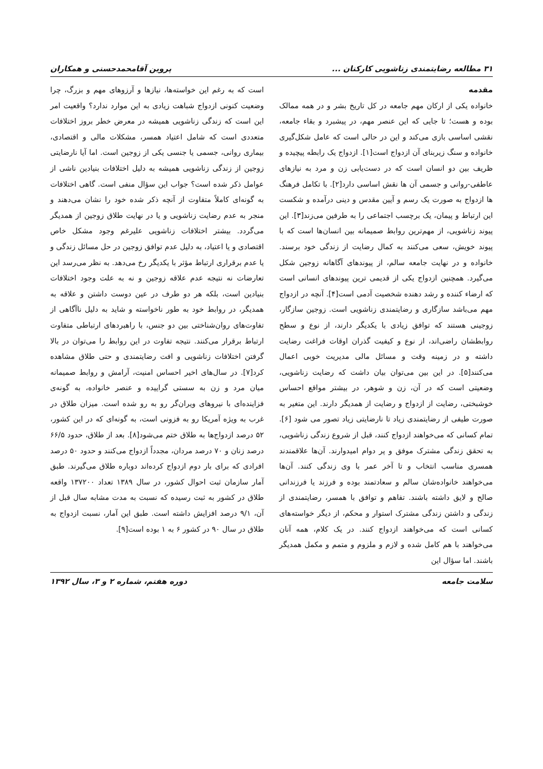۳۱ مطالعه رضایتمندی زناشویی کارکنان ... پروین آقامحمدحسنی و همکاران
مقدمه
خانواده یکی از ارکان مهم جامعه در کل تاریخ بشر و در همه ممالک بوده و هست؛ تا جایی که این عنصر مهم، در پیشبرد و بقاء جامعه، نقشی اساسی بازی می‌کند و این در حالی است که عامل شکل‌گیری خانواده و سنگ زیربنای آن ازدواج است[۱]. ازدواج یک رابطه پیچیده و ظریف بین دو انسان است که در دست‌یابی زن و مرد به نیازهای عاطفی-روانی و جسمی آن ها نقش اساسی دارد[۲]. با تکامل فرهنگ ها ازدواج به صورت یک رسم و آیین مقدس و دینی درآمده و شکست این ارتباط و پیمان، یک برچسب اجتماعی را به طرفین می‌زند[۳]. این پیوند زناشویی، از مهم‌ترین روابط صمیمانه بین انسان‌ها است که با پیوند خویش، سعی می‌کنند به کمال رضایت از زندگی خود برسند. خانواده و در نهایت جامعه سالم، از پیوندهای آگاهانه زوجین شکل می‌گیرد. همچنین ازدواج یکی از قدیمی ترین پیوندهای انسانی است که ارضاء کننده و رشد دهنده شخصیت آدمی است[۴]. آنچه در ازدواج مهم می‌باشد سازگاری و رضایتمندی زناشویی است. زوجین سازگار، زوجینی هستند که توافق زیادی با یکدیگر دارند، از نوع و سطح روابطشان راضی‌اند، از نوع و کیفیت گذران اوقات فراغت رضایت داشته و در زمینه وقت و مسائل مالی مدیریت خوبی اعمال می‌کنند[۵]. در این بین می‌توان بیان داشت که رضایت زناشویی، وضعیتی است که در آن، زن و شوهر، در بیشتر مواقع احساس خوشبختی، رضایت از ازدواج و رضایت از همدیگر دارند. این متغیر به صورت طیفی از رضایتمندی زیاد تا نارضایتی زیاد تصور می شود [۶]. تمام کسانی که می‌خواهند ازدواج کنند، قبل از شروع زندگی زناشویی، به تحقق زندگی مشترک موفق و پر دوام امیدوارند. آن‌ها علاقمندند همسری مناسب انتخاب و تا آخر عمر با وی زندگی کنند. آن‌ها می‌خواهند خانواده‌شان سالم و سعادتمند بوده و فرزند یا فرزندانی صالح و لایق داشته باشند. تفاهم و توافق با همسر، رضایتمندی از زندگی و داشتن زندگی مشترک استوار و محکم، از دیگر خواسته‌های کسانی است که می‌خواهند ازدواج کنند. در یک کلام، همه آنان می‌خواهند با هم کامل شده و لازم و ملزوم و متمم و مکمل همدیگر باشند. اما سؤال این
است که به رغم این خواسته‌ها، نیازها و آرزوهای مهم و بزرگ، چرا وضعیت کنونی ازدواج شباهت زیادی به این موارد ندارد؟ واقعیت امر این است که زندگی زناشویی همیشه در معرض خطر بروز اختلافات متعددی است که شامل اعتیاد همسر، مشکلات مالی و اقتصادی، بیماری روانی، جسمی یا جنسی یکی از زوجین است. اما آیا نارضایتی زوجین از زندگی زناشویی همیشه به دلیل اختلافات بنیادین ناشی از عوامل ذکر شده است؟ جواب این سؤال منفی است. گاهی اختلافات به گونه‌ای کاملاً متفاوت از آنچه ذکر شده خود را نشان می‌دهند و منجر به عدم رضایت زناشویی و یا در نهایت طلاق زوجین از همدیگر می‌گردد. بیشتر اختلافات زناشویی علیرغم وجود مشکل خاص اقتصادی و یا اعتیاد، به دلیل عدم توافق زوجین در حل مسائل زندگی و یا عدم برقراری ارتباط مؤثر با یکدیگر رخ می‌دهد. به نظر می‌رسد این تعارضات نه نتیجه عدم علاقه زوجین و نه به علت وجود اختلافات بنیادین است، بلکه هر دو طرف در عین دوست داشتن و علاقه به همدیگر، در روابط خود به طور ناخواسته و شاید به دلیل ناآگاهی از تفاوت‌های روان‌شناختی بین دو جنس، با راهبردهای ارتباطی متفاوت ارتباط برقرار می‌کنند. نتیجه تفاوت در این روابط را می‌توان در بالا گرفتن اختلافات زناشویی و افت رضایتمندی و حتی طلاق مشاهده کرد[۷]. در سال‌های اخیر احساس امنیت، آرامش و روابط صمیمانه میان مرد و زن به سستی گراییده و عنصر خانواده، به گونه‌ی فزاینده‌ای با نیروهای ویران‌گر رو به رو شده است. میزان طلاق در غرب به ویژه آمریکا رو به فزونی است، به گونه‌ای که در این کشور، ۵۲ درصد ازدواج‌ها به طلاق ختم می‌شود[۸]. بعد از طلاق، حدود ۶۶/۵ درصد زنان و ۷۰ درصد مردان، مجدداً ازدواج می‌کنند و حدود ۵۰ درصد افرادی که برای بار دوم ازدواج کرده‌اند دوباره طلاق می‌گیرند. طبق آمار سازمان ثبت احوال کشور، در سال ۱۳۸۹ تعداد ۱۳۷۲۰۰ واقعه طلاق در کشور به ثبت رسیده که نسبت به مدت مشابه سال قبل از آن، ۹/۱ درصد افزایش داشته است. طبق این آمار، نسبت ازدواج به طلاق در سال ۹۰ در کشور ۶ به ۱ بوده است[۹].
سلامت جامعه دوره هفتم، شماره ۲ و ۳، سال ۱۳۹۲